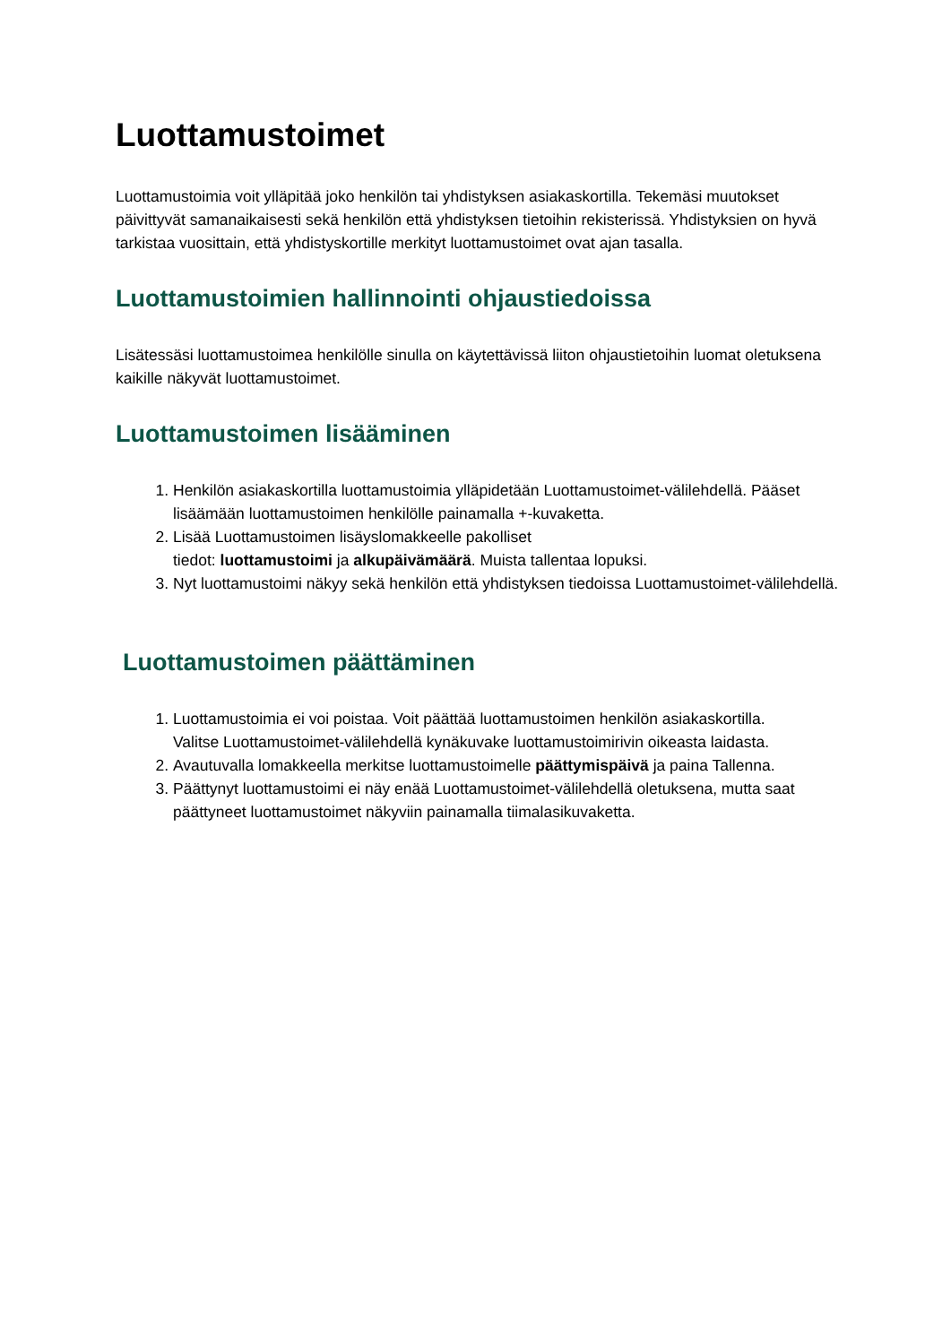Luottamustoimet
Luottamustoimia voit ylläpitää joko henkilön tai yhdistyksen asiakaskortilla. Tekemäsi muutokset päivittyvät samanaikaisesti sekä henkilön että yhdistyksen tietoihin rekisterissä. Yhdistyksien on hyvä tarkistaa vuosittain, että yhdistyskortille merkityt luottamustoimet ovat ajan tasalla.
Luottamustoimien hallinnointi ohjaustiedoissa
Lisätessäsi luottamustoimea henkilölle sinulla on käytettävissä liiton ohjaustietoihin luomat oletuksena kaikille näkyvät luottamustoimet.
Luottamustoimen lisääminen
1. Henkilön asiakaskortilla luottamustoimia ylläpidetään Luottamustoimet-välilehdellä. Pääset lisäämään luottamustoimen henkilölle painamalla +-kuvaketta.
2. Lisää Luottamustoimen lisäyslomakkeelle pakolliset
tiedot: luottamustoimi ja alkupäivämäärä. Muista tallentaa lopuksi.
3. Nyt luottamustoimi näkyy sekä henkilön että yhdistyksen tiedoissa Luottamustoimet-välilehdellä.
Luottamustoimen päättäminen
1. Luottamustoimia ei voi poistaa. Voit päättää luottamustoimen henkilön asiakaskortilla.
Valitse Luottamustoimet-välilehdellä kynäkuvake luottamustoimirivin oikeasta laidasta.
2. Avautuvalla lomakkeella merkitse luottamustoimelle päättymispäivä ja paina Tallenna.
3. Päättynyt luottamustoimi ei näy enää Luottamustoimet-välilehdellä oletuksena, mutta saat päättyneet luottamustoimet näkyviin painamalla tiimalasikuvaketta.